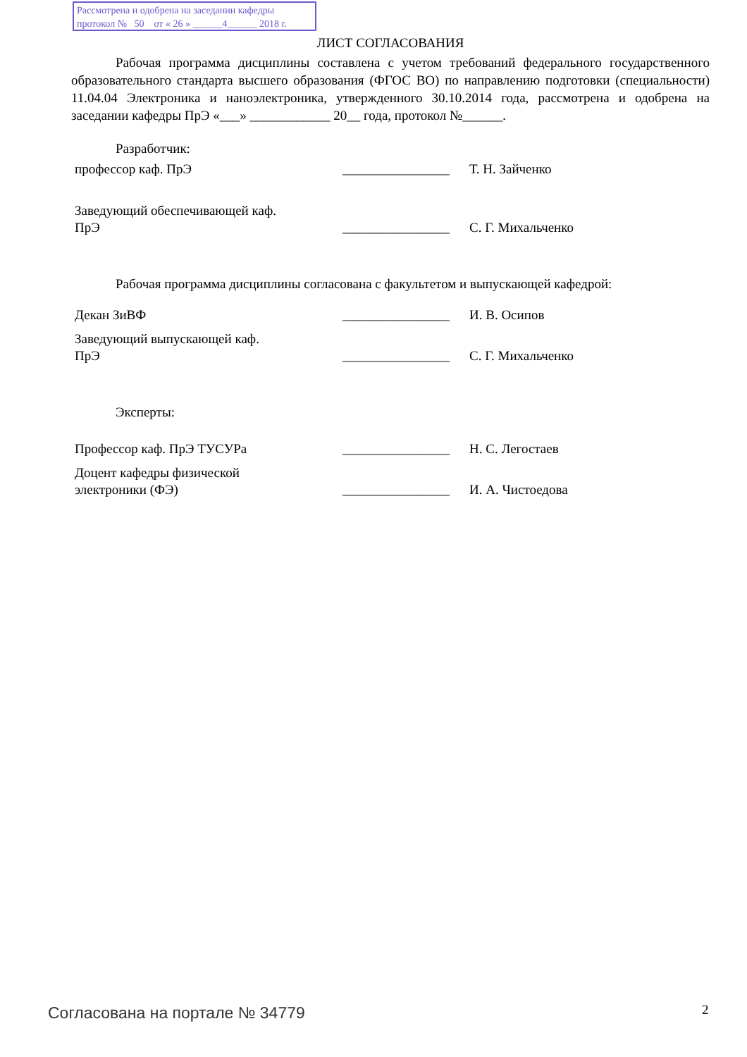Рассмотрена и одобрена на заседании кафедры
протокол № 50 от « 26 » ______4______ 2018 г.
ЛИСТ СОГЛАСОВАНИЯ
Рабочая программа дисциплины составлена с учетом требований федерального государственного образовательного стандарта высшего образования (ФГОС ВО) по направлению подготовки (специальности) 11.04.04 Электроника и наноэлектроника, утвержденного 30.10.2014 года, рассмотрена и одобрена на заседании кафедры ПрЭ «___» ____________ 20__ года, протокол №______.
Разработчик:
профессор каф. ПрЭ ________________
Т. Н. Зайченко
Заведующий обеспечивающей каф.
ПрЭ
________________
С. Г. Михальченко
Рабочая программа дисциплины согласована с факультетом и выпускающей кафедрой:
Декан ЗиВФ ________________
И. В. Осипов
Заведующий выпускающей каф.
ПрЭ
________________
С. Г. Михальченко
Эксперты:
Профессор каф. ПрЭ ТУСУРа ________________
Н. С. Легостаев
Доцент кафедры физической
электроники (ФЭ)
________________
И. А. Чистоедова
Согласована на портале № 34779 2